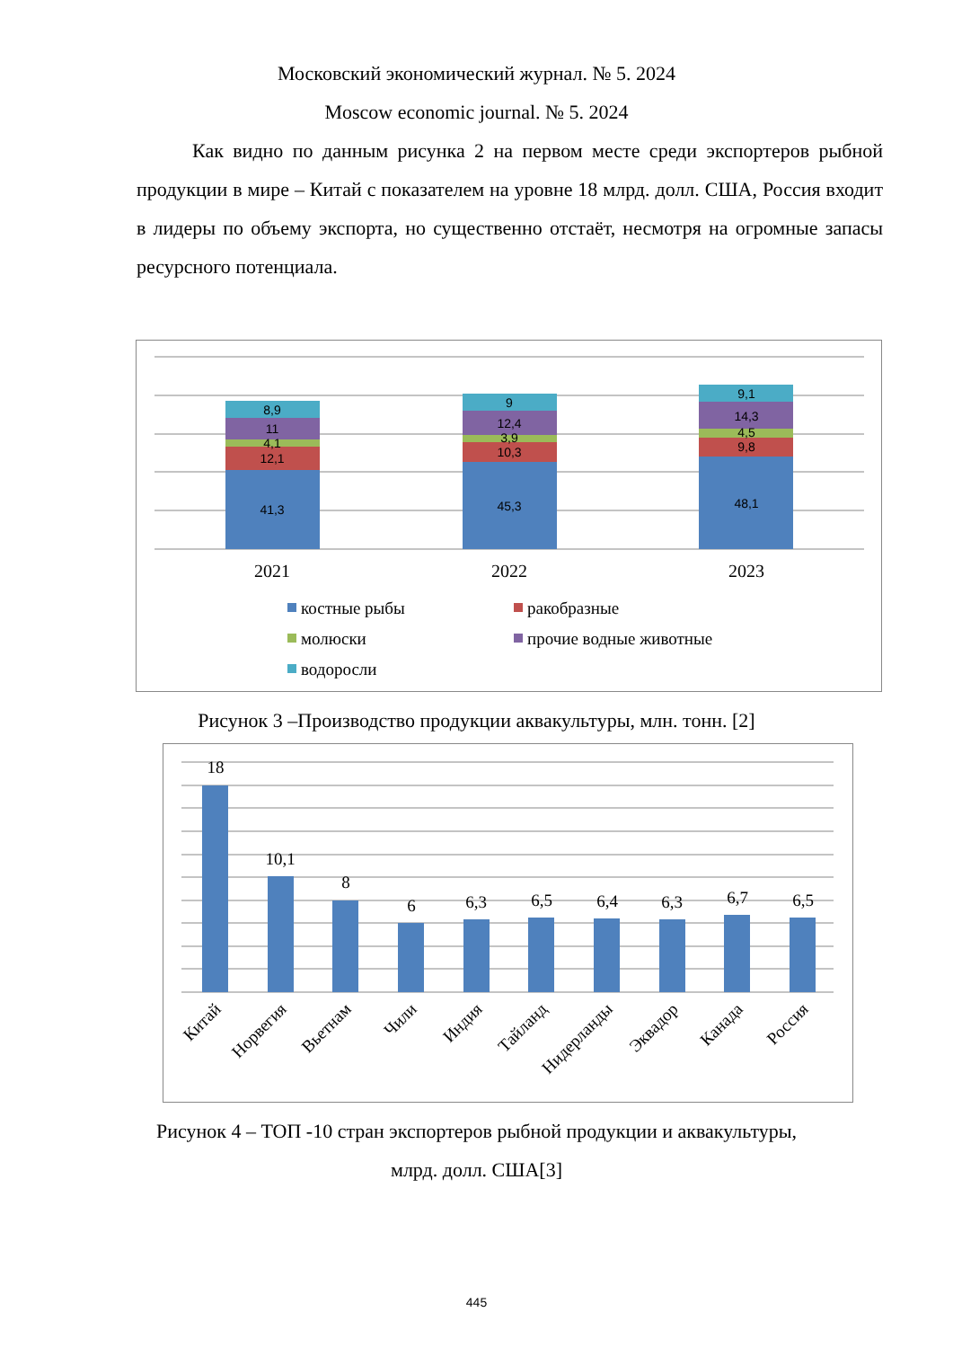Московский экономический журнал. № 5. 2024
Moscow economic journal. № 5. 2024
Как видно по данным рисунка 2 на первом месте среди экспортеров рыбной продукции в мире – Китай с показателем на уровне 18 млрд. долл. США, Россия входит в лидеры по объему экспорта, но существенно отстаёт, несмотря на огромные запасы ресурсного потенциала.
41,3
12,1
4,1
11
8,9
45,3
10,3
3,9
12,4
9
48,1
9,8
4,5
14,3
9,1
2021
2022
2023
костные рыбы
ракобразные
молюски
прочие водные животные
водоросли
Рисунок 3 –Производство продукции аквакультуры, млн. тонн. [2]
18
10,1
8
6
6,3
6,5
6,4
6,3
6,7
6,5
Китай
Норвегия
Вьетнам
Чили
Индия
Тайланд
Нидерланды
Эквадор
Канада
Россия
Рисунок 4 – ТОП -10 стран экспортеров рыбной продукции и аквакультуры,
млрд. долл. США[3]
445